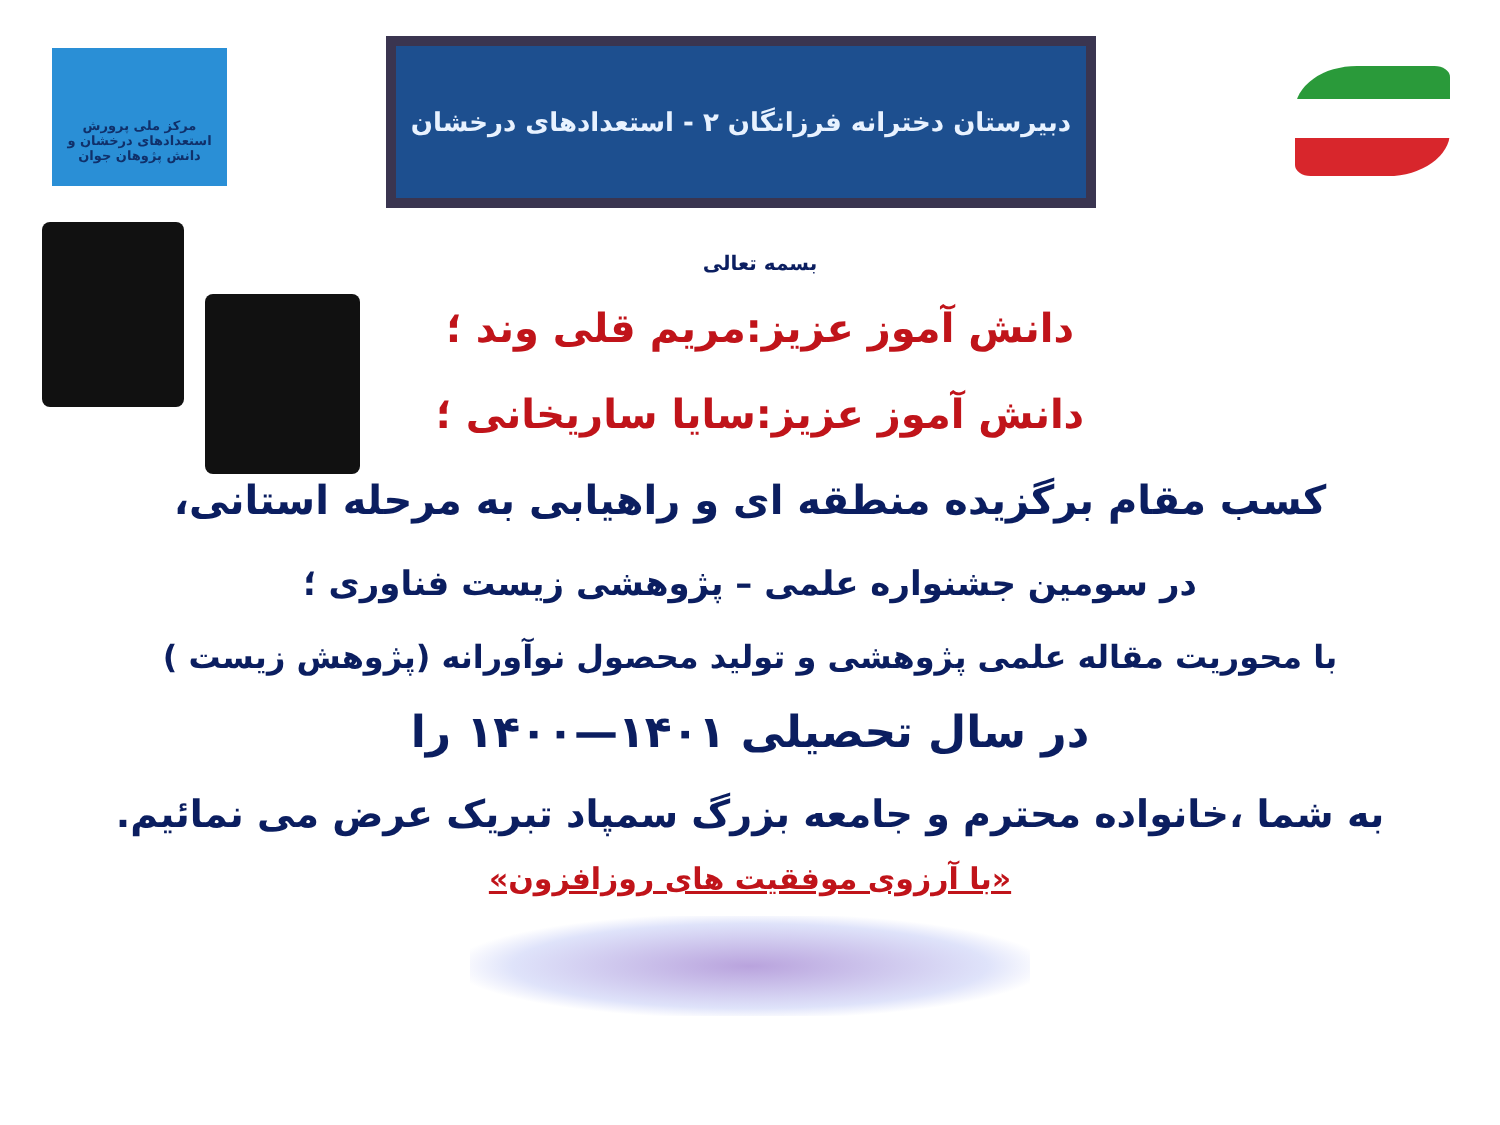مرکز ملی پرورش استعدادهای درخشان و دانش پژوهان جوان
دبیرستان دخترانه فرزانگان ۲ - استعدادهای درخشان
بسمه تعالی
دانش آموز عزیز:مریم قلی وند ؛
دانش آموز عزیز:سایا ساریخانی ؛
کسب مقام برگزیده منطقه ای و راهیابی به مرحله استانی،
در سومین جشنواره علمی – پژوهشی زیست فناوری ؛
با محوریت مقاله علمی پژوهشی و تولید محصول نوآورانه (پژوهش زیست )
در سال تحصیلی ۱۴۰۱—۱۴۰۰ را
به شما ،خانواده محترم و جامعه بزرگ سمپاد تبریک عرض می نمائیم.
«با آرزوی موفقیت های روزافزون»